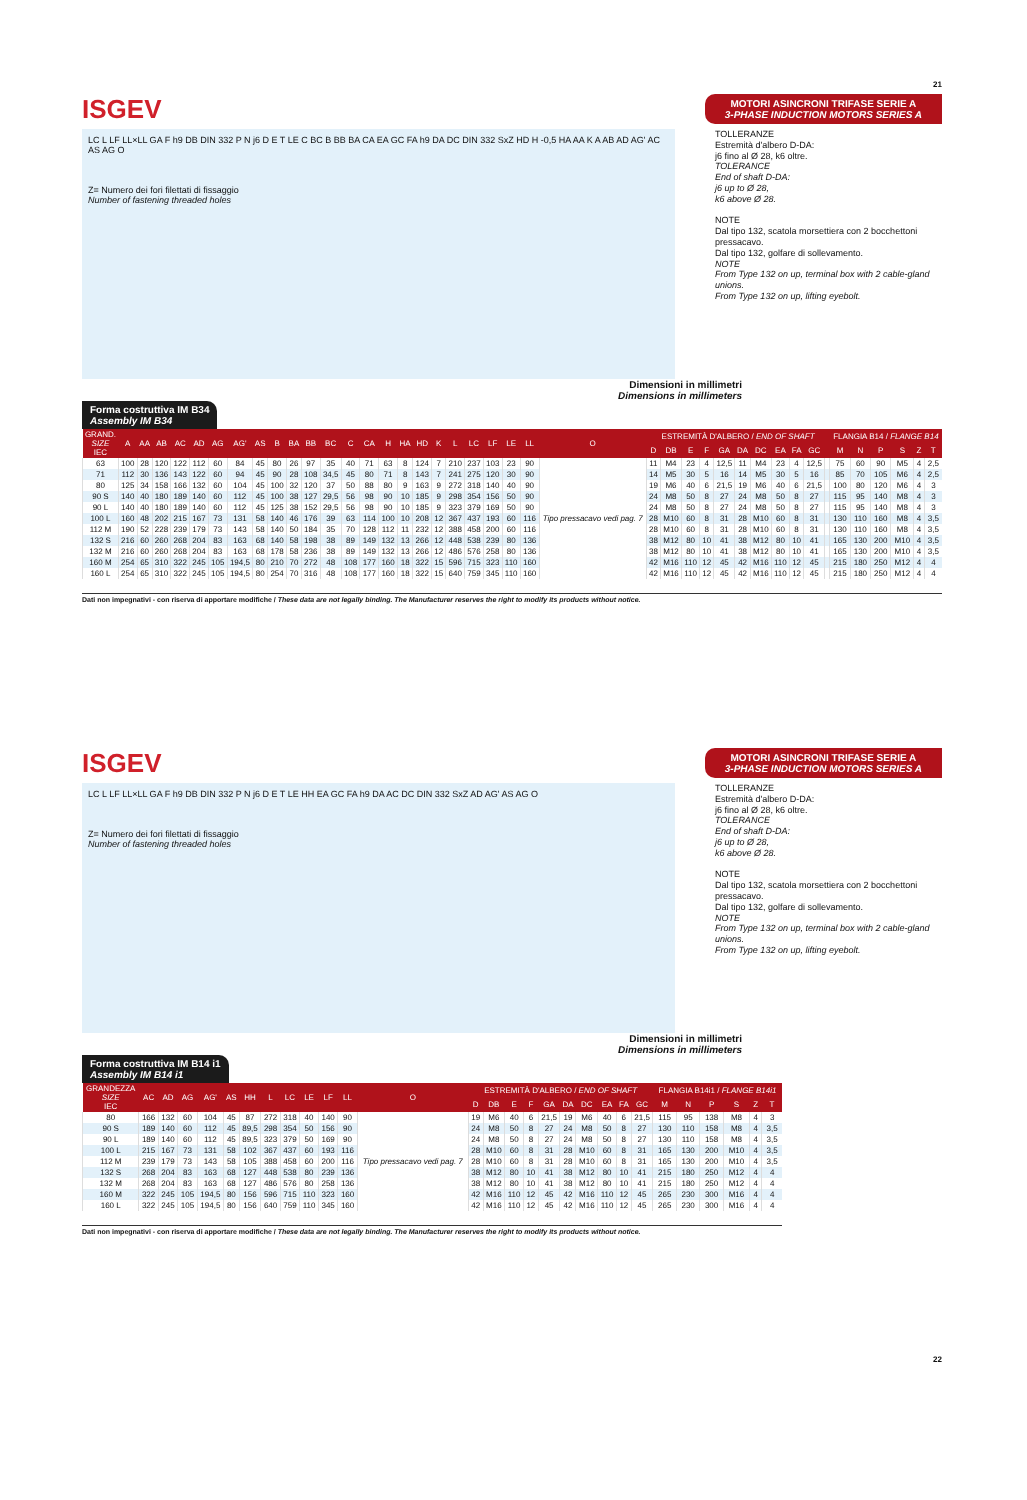21
ISGEV
MOTORI ASINCRONI TRIFASE SERIE A
3-PHASE INDUCTION MOTORS SERIES A
LC L LF LL×LL GA F h9 DB DIN 332 P N j6 D E T LE C BC B BB BA CA EA GC FA h9 DA DC DIN 332 SxZ HD H -0,5 HA AA K A AB AD AG' AC AS AG O
Z= Numero dei fori filettati di fissaggio
Number of fastening threaded holes
TOLLERANZE
Estremità d'albero D-DA:
j6 fino al Ø 28, k6 oltre.
TOLERANCE
End of shaft D-DA:
j6 up to Ø 28,
k6 above Ø 28.
NOTE
Dal tipo 132, scatola morsettiera con 2 bocchettoni pressacavo.
Dal tipo 132, golfare di sollevamento.
NOTE
From Type 132 on up, terminal box with 2 cable-gland unions.
From Type 132 on up, lifting eyebolt.
Dimensioni in millimetri
Dimensions in millimeters
Forma costruttiva IM B34
Assembly IM B34
| GRAND. SIZE IEC | A | AA | AB | AC | AD | AG | AG' | AS | B | BA | BB | BC | C | CA | H | HA | HD | K | L | LC | LF | LE | LL | O | ESTREMITÀ D'ALBERO / END OF SHAFT | | | | | | | | | | | FLANGIA B14 / FLANGE B14 | | | | | |
| --- | --- | --- | --- | --- | --- | --- | --- | --- | --- | --- | --- | --- | --- | --- | --- | --- | --- | --- | --- | --- | --- | --- | --- | --- | --- | --- | --- | --- | --- | --- | --- | --- | --- | --- | --- | --- | --- | --- | --- | --- | --- |
| | | | | | | | | | | | | | | | | | | | | | | | | | D | DB | E | F | GA | DA | DC | EA | FA | GC | | M | N | P | S | Z | T |
| 63 | 100 | 28 | 120 | 122 | 112 | 60 | 84 | 45 | 80 | 26 | 97 | 35 | 40 | 71 | 63 | 8 | 124 | 7 | 210 | 237 | 103 | 23 | 90 | Tipo pressacavo vedi pag. 7 | 11 | M4 | 23 | 4 | 12,5 | 11 | M4 | 23 | 4 | 12,5 | | 75 | 60 | 90 | M5 | 4 | 2,5 |
| 71 | 112 | 30 | 136 | 143 | 122 | 60 | 94 | 45 | 90 | 28 | 108 | 34,5 | 45 | 80 | 71 | 8 | 143 | 7 | 241 | 275 | 120 | 30 | 90 | | 14 | M5 | 30 | 5 | 16 | 14 | M5 | 30 | 5 | 16 | | 85 | 70 | 105 | M6 | 4 | 2,5 |
| 80 | 125 | 34 | 158 | 166 | 132 | 60 | 104 | 45 | 100 | 32 | 120 | 37 | 50 | 88 | 80 | 9 | 163 | 9 | 272 | 318 | 140 | 40 | 90 | | 19 | M6 | 40 | 6 | 21,5 | 19 | M6 | 40 | 6 | 21,5 | | 100 | 80 | 120 | M6 | 4 | 3 |
| 90 S | 140 | 40 | 180 | 189 | 140 | 60 | 112 | 45 | 100 | 38 | 127 | 29,5 | 56 | 98 | 90 | 10 | 185 | 9 | 298 | 354 | 156 | 50 | 90 | | 24 | M8 | 50 | 8 | 27 | 24 | M8 | 50 | 8 | 27 | | 115 | 95 | 140 | M8 | 4 | 3 |
| 90 L | 140 | 40 | 180 | 189 | 140 | 60 | 112 | 45 | 125 | 38 | 152 | 29,5 | 56 | 98 | 90 | 10 | 185 | 9 | 323 | 379 | 169 | 50 | 90 | | 24 | M8 | 50 | 8 | 27 | 24 | M8 | 50 | 8 | 27 | | 115 | 95 | 140 | M8 | 4 | 3 |
| 100 L | 160 | 48 | 202 | 215 | 167 | 73 | 131 | 58 | 140 | 46 | 176 | 39 | 63 | 114 | 100 | 10 | 208 | 12 | 367 | 437 | 193 | 60 | 116 | | 28 | M10 | 60 | 8 | 31 | 28 | M10 | 60 | 8 | 31 | | 130 | 110 | 160 | M8 | 4 | 3,5 |
| 112 M | 190 | 52 | 228 | 239 | 179 | 73 | 143 | 58 | 140 | 50 | 184 | 35 | 70 | 128 | 112 | 11 | 232 | 12 | 388 | 458 | 200 | 60 | 116 | | 28 | M10 | 60 | 8 | 31 | 28 | M10 | 60 | 8 | 31 | | 130 | 110 | 160 | M8 | 4 | 3,5 |
| 132 S | 216 | 60 | 260 | 268 | 204 | 83 | 163 | 68 | 140 | 58 | 198 | 38 | 89 | 149 | 132 | 13 | 266 | 12 | 448 | 538 | 239 | 80 | 136 | | 38 | M12 | 80 | 10 | 41 | 38 | M12 | 80 | 10 | 41 | | 165 | 130 | 200 | M10 | 4 | 3,5 |
| 132 M | 216 | 60 | 260 | 268 | 204 | 83 | 163 | 68 | 178 | 58 | 236 | 38 | 89 | 149 | 132 | 13 | 266 | 12 | 486 | 576 | 258 | 80 | 136 | | 38 | M12 | 80 | 10 | 41 | 38 | M12 | 80 | 10 | 41 | | 165 | 130 | 200 | M10 | 4 | 3,5 |
| 160 M | 254 | 65 | 310 | 322 | 245 | 105 | 194,5 | 80 | 210 | 70 | 272 | 48 | 108 | 177 | 160 | 18 | 322 | 15 | 596 | 715 | 323 | 110 | 160 | | 42 | M16 | 110 | 12 | 45 | 42 | M16 | 110 | 12 | 45 | | 215 | 180 | 250 | M12 | 4 | 4 |
| 160 L | 254 | 65 | 310 | 322 | 245 | 105 | 194,5 | 80 | 254 | 70 | 316 | 48 | 108 | 177 | 160 | 18 | 322 | 15 | 640 | 759 | 345 | 110 | 160 | | 42 | M16 | 110 | 12 | 45 | 42 | M16 | 110 | 12 | 45 | | 215 | 180 | 250 | M12 | 4 | 4 |
Dati non impegnativi - con riserva di apportare modifiche / These data are not legally binding. The Manufacturer reserves the right to modify its products without notice.
ISGEV
MOTORI ASINCRONI TRIFASE SERIE A
3-PHASE INDUCTION MOTORS SERIES A
LC L LF LL×LL GA F h9 DB DIN 332 P N j6 D E T LE HH EA GC FA h9 DA AC DC DIN 332 SxZ AD AG' AS AG O
Z= Numero dei fori filettati di fissaggio
Number of fastening threaded holes
TOLLERANZE
Estremità d'albero D-DA:
j6 fino al Ø 28, k6 oltre.
TOLERANCE
End of shaft D-DA:
j6 up to Ø 28,
k6 above Ø 28.
NOTE
Dal tipo 132, scatola morsettiera con 2 bocchettoni pressacavo.
Dal tipo 132, golfare di sollevamento.
NOTE
From Type 132 on up, terminal box with 2 cable-gland unions.
From Type 132 on up, lifting eyebolt.
Dimensioni in millimetri
Dimensions in millimeters
Forma costruttiva IM B14 i1
Assembly IM B14 i1
| GRANDEZZA SIZE IEC | AC | AD | AG | AG' | AS | HH | L | LC | LE | LF | LL | O | ESTREMITÀ D'ALBERO / END OF SHAFT | | | | | | | | | | FLANGIA B14i1 / FLANGE B14i1 | | | | | |
| --- | --- | --- | --- | --- | --- | --- | --- | --- | --- | --- | --- | --- | --- | --- | --- | --- | --- | --- | --- | --- | --- | --- | --- | --- | --- | --- | --- | --- |
| | | | | | | | | | | | | | D | DB | E | F | GA | DA | DC | EA | FA | GC | M | N | P | S | Z | T |
| 80 | 166 | 132 | 60 | 104 | 45 | 87 | 272 | 318 | 40 | 140 | 90 | Tipo pressacavo vedi pag. 7 | 19 | M6 | 40 | 6 | 21,5 | 19 | M6 | 40 | 6 | 21,5 | 115 | 95 | 138 | M8 | 4 | 3 |
| 90 S | 189 | 140 | 60 | 112 | 45 | 89,5 | 298 | 354 | 50 | 156 | 90 | | 24 | M8 | 50 | 8 | 27 | 24 | M8 | 50 | 8 | 27 | 130 | 110 | 158 | M8 | 4 | 3,5 |
| 90 L | 189 | 140 | 60 | 112 | 45 | 89,5 | 323 | 379 | 50 | 169 | 90 | | 24 | M8 | 50 | 8 | 27 | 24 | M8 | 50 | 8 | 27 | 130 | 110 | 158 | M8 | 4 | 3,5 |
| 100 L | 215 | 167 | 73 | 131 | 58 | 102 | 367 | 437 | 60 | 193 | 116 | | 28 | M10 | 60 | 8 | 31 | 28 | M10 | 60 | 8 | 31 | 165 | 130 | 200 | M10 | 4 | 3,5 |
| 112 M | 239 | 179 | 73 | 143 | 58 | 105 | 388 | 458 | 60 | 200 | 116 | | 28 | M10 | 60 | 8 | 31 | 28 | M10 | 60 | 8 | 31 | 165 | 130 | 200 | M10 | 4 | 3,5 |
| 132 S | 268 | 204 | 83 | 163 | 68 | 127 | 448 | 538 | 80 | 239 | 136 | | 38 | M12 | 80 | 10 | 41 | 38 | M12 | 80 | 10 | 41 | 215 | 180 | 250 | M12 | 4 | 4 |
| 132 M | 268 | 204 | 83 | 163 | 68 | 127 | 486 | 576 | 80 | 258 | 136 | | 38 | M12 | 80 | 10 | 41 | 38 | M12 | 80 | 10 | 41 | 215 | 180 | 250 | M12 | 4 | 4 |
| 160 M | 322 | 245 | 105 | 194,5 | 80 | 156 | 596 | 715 | 110 | 323 | 160 | | 42 | M16 | 110 | 12 | 45 | 42 | M16 | 110 | 12 | 45 | 265 | 230 | 300 | M16 | 4 | 4 |
| 160 L | 322 | 245 | 105 | 194,5 | 80 | 156 | 640 | 759 | 110 | 345 | 160 | | 42 | M16 | 110 | 12 | 45 | 42 | M16 | 110 | 12 | 45 | 265 | 230 | 300 | M16 | 4 | 4 |
Dati non impegnativi - con riserva di apportare modifiche / These data are not legally binding. The Manufacturer reserves the right to modify its products without notice.
22